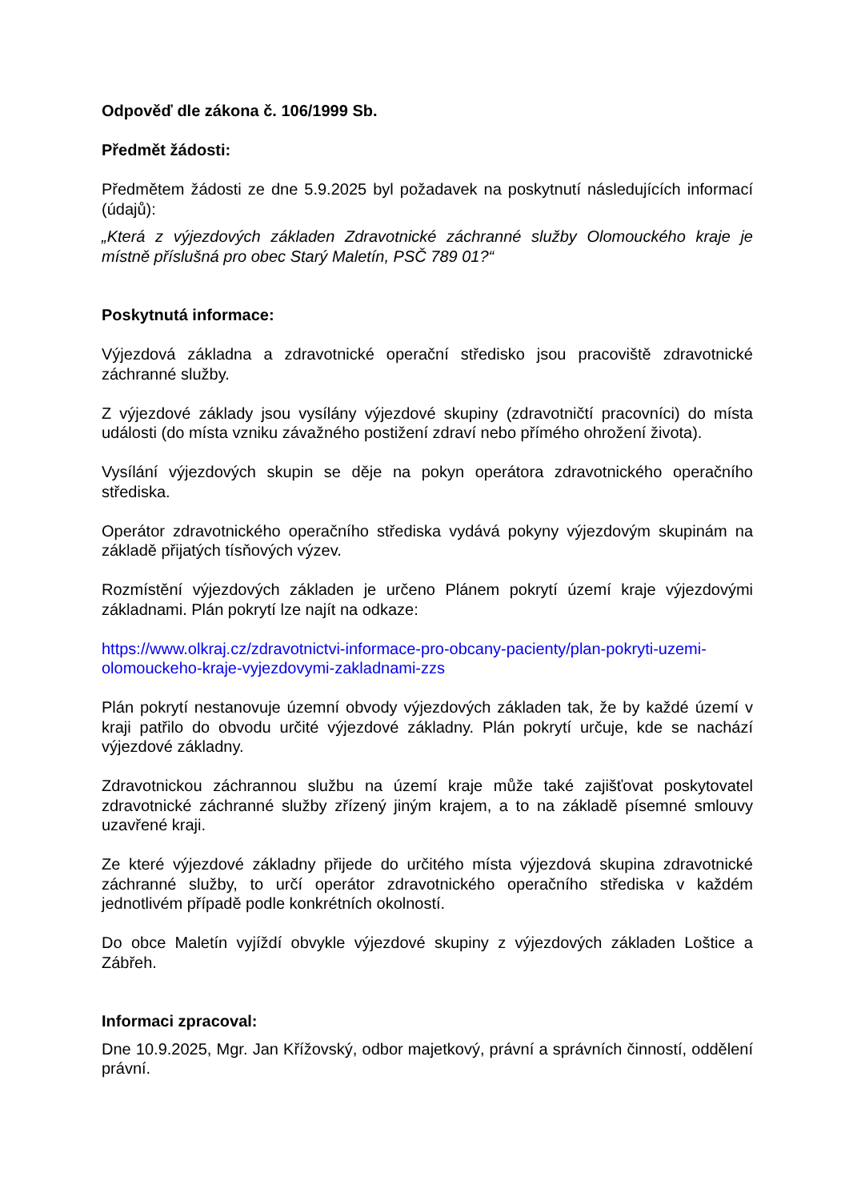Odpověď dle zákona č. 106/1999 Sb.
Předmět žádosti:
Předmětem žádosti ze dne 5.9.2025 byl požadavek na poskytnutí následujících informací (údajů):
„Která z výjezdových základen Zdravotnické záchranné služby Olomouckého kraje je místně příslušná pro obec Starý Maletín, PSČ 789 01?“
Poskytnutá informace:
Výjezdová základna a zdravotnické operační středisko jsou pracoviště zdravotnické záchranné služby.
Z výjezdové základy jsou vysílány výjezdové skupiny (zdravotničtí pracovníci) do místa události (do místa vzniku závažného postižení zdraví nebo přímého ohrožení života).
Vysílání výjezdových skupin se děje na pokyn operátora zdravotnického operačního střediska.
Operátor zdravotnického operačního střediska vydává pokyny výjezdovým skupinám na základě přijatých tísňových výzev.
Rozmístění výjezdových základen je určeno Plánem pokrytí území kraje výjezdovými základnami. Plán pokrytí lze najít na odkaze:
https://www.olkraj.cz/zdravotnictvi-informace-pro-obcany-pacienty/plan-pokryti-uzemi-olomouckeho-kraje-vyjezdovymi-zakladnami-zzs
Plán pokrytí nestanovuje územní obvody výjezdových základen tak, že by každé území v kraji patřilo do obvodu určité výjezdové základny. Plán pokrytí určuje, kde se nachází výjezdové základny.
Zdravotnickou záchrannou službu na území kraje může také zajišťovat poskytovatel zdravotnické záchranné služby zřízený jiným krajem, a to na základě písemné smlouvy uzavřené kraji.
Ze které výjezdové základny přijede do určitého místa výjezdová skupina zdravotnické záchranné služby, to určí operátor zdravotnického operačního střediska v každém jednotlivém případě podle konkrétních okolností.
Do obce Maletín vyjíždí obvykle výjezdové skupiny z výjezdových základen Loštice a Zábřeh.
Informaci zpracoval:
Dne 10.9.2025, Mgr. Jan Křížovský, odbor majetkový, právní a správních činností, oddělení právní.